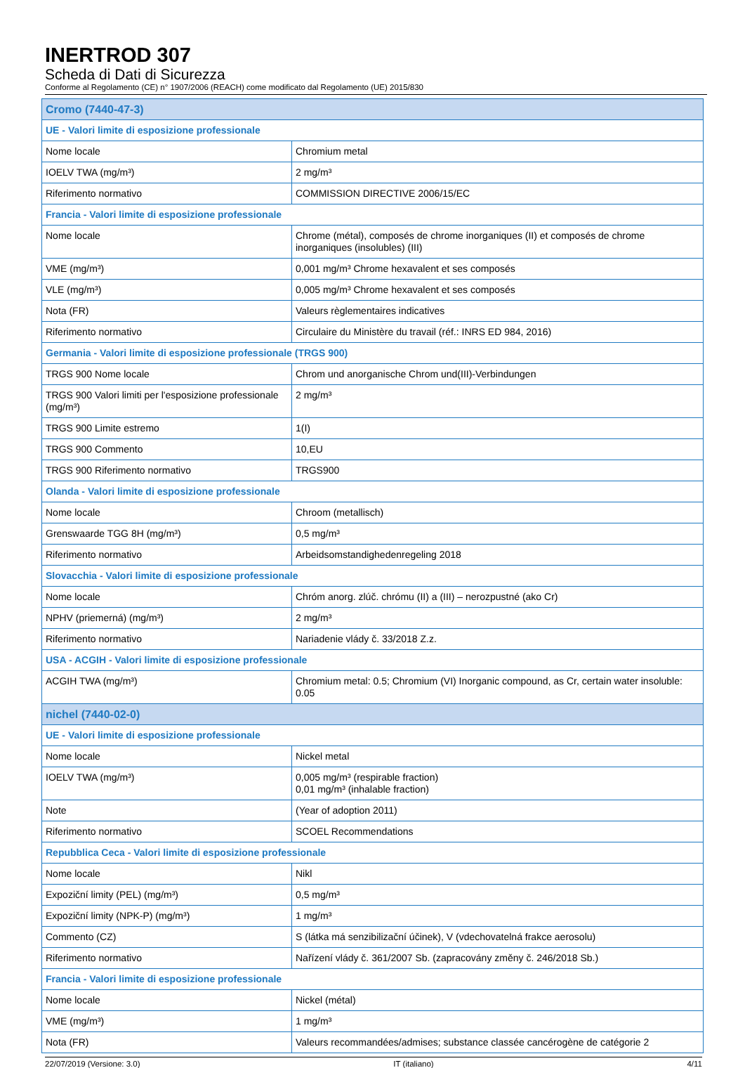INERTROD 307
Scheda di Dati di Sicurezza
Conforme al Regolamento (CE) n° 1907/2006 (REACH) come modificato dal Regolamento (UE) 2015/830
| Cromo (7440-47-3) | |
| UE - Valori limite di esposizione professionale | |
| Nome locale | Chromium metal |
| IOELV TWA (mg/m³) | 2 mg/m³ |
| Riferimento normativo | COMMISSION DIRECTIVE 2006/15/EC |
| Francia - Valori limite di esposizione professionale | |
| Nome locale | Chrome (métal), composés de chrome inorganiques (II) et composés de chrome inorganiques (insolubles) (III) |
| VME (mg/m³) | 0,001 mg/m³ Chrome hexavalent et ses composés |
| VLE (mg/m³) | 0,005 mg/m³ Chrome hexavalent et ses composés |
| Nota (FR) | Valeurs règlementaires indicatives |
| Riferimento normativo | Circulaire du Ministère du travail (réf.: INRS ED 984, 2016) |
| Germania - Valori limite di esposizione professionale (TRGS 900) | |
| TRGS 900 Nome locale | Chrom und anorganische Chrom und(III)-Verbindungen |
| TRGS 900 Valori limiti per l'esposizione professionale (mg/m³) | 2 mg/m³ |
| TRGS 900 Limite estremo | 1(I) |
| TRGS 900 Commento | 10,EU |
| TRGS 900 Riferimento normativo | TRGS900 |
| Olanda - Valori limite di esposizione professionale | |
| Nome locale | Chroom (metallisch) |
| Grenswaarde TGG 8H (mg/m³) | 0,5 mg/m³ |
| Riferimento normativo | Arbeidsomstandighedenregeling 2018 |
| Slovacchia - Valori limite di esposizione professionale | |
| Nome locale | Chróm anorg. zlúč. chrómu (II) a (III) – nerozpustné (ako Cr) |
| NPHV (priemerná) (mg/m³) | 2 mg/m³ |
| Riferimento normativo | Nariadenie vlády č. 33/2018 Z.z. |
| USA - ACGIH - Valori limite di esposizione professionale | |
| ACGIH TWA (mg/m³) | Chromium metal: 0.5; Chromium (VI) Inorganic compound, as Cr, certain water insoluble: 0.05 |
| nichel (7440-02-0) | |
| UE - Valori limite di esposizione professionale | |
| Nome locale | Nickel metal |
| IOELV TWA (mg/m³) | 0,005 mg/m³ (respirable fraction) 0,01 mg/m³ (inhalable fraction) |
| Note | (Year of adoption 2011) |
| Riferimento normativo | SCOEL Recommendations |
| Repubblica Ceca - Valori limite di esposizione professionale | |
| Nome locale | Nikl |
| Expoziční limity (PEL) (mg/m³) | 0,5 mg/m³ |
| Expoziční limity (NPK-P) (mg/m³) | 1 mg/m³ |
| Commento (CZ) | S (látka má senzibilizační účinek), V (vdechovatelná frakce aerosolu) |
| Riferimento normativo | Nařízení vlády č. 361/2007 Sb. (zapracovány změny č. 246/2018 Sb.) |
| Francia - Valori limite di esposizione professionale | |
| Nome locale | Nickel (métal) |
| VME (mg/m³) | 1 mg/m³ |
| Nota (FR) | Valeurs recommandées/admises; substance classée cancérogène de catégorie 2 |
22/07/2019 (Versione: 3.0) IT (italiano) 4/11